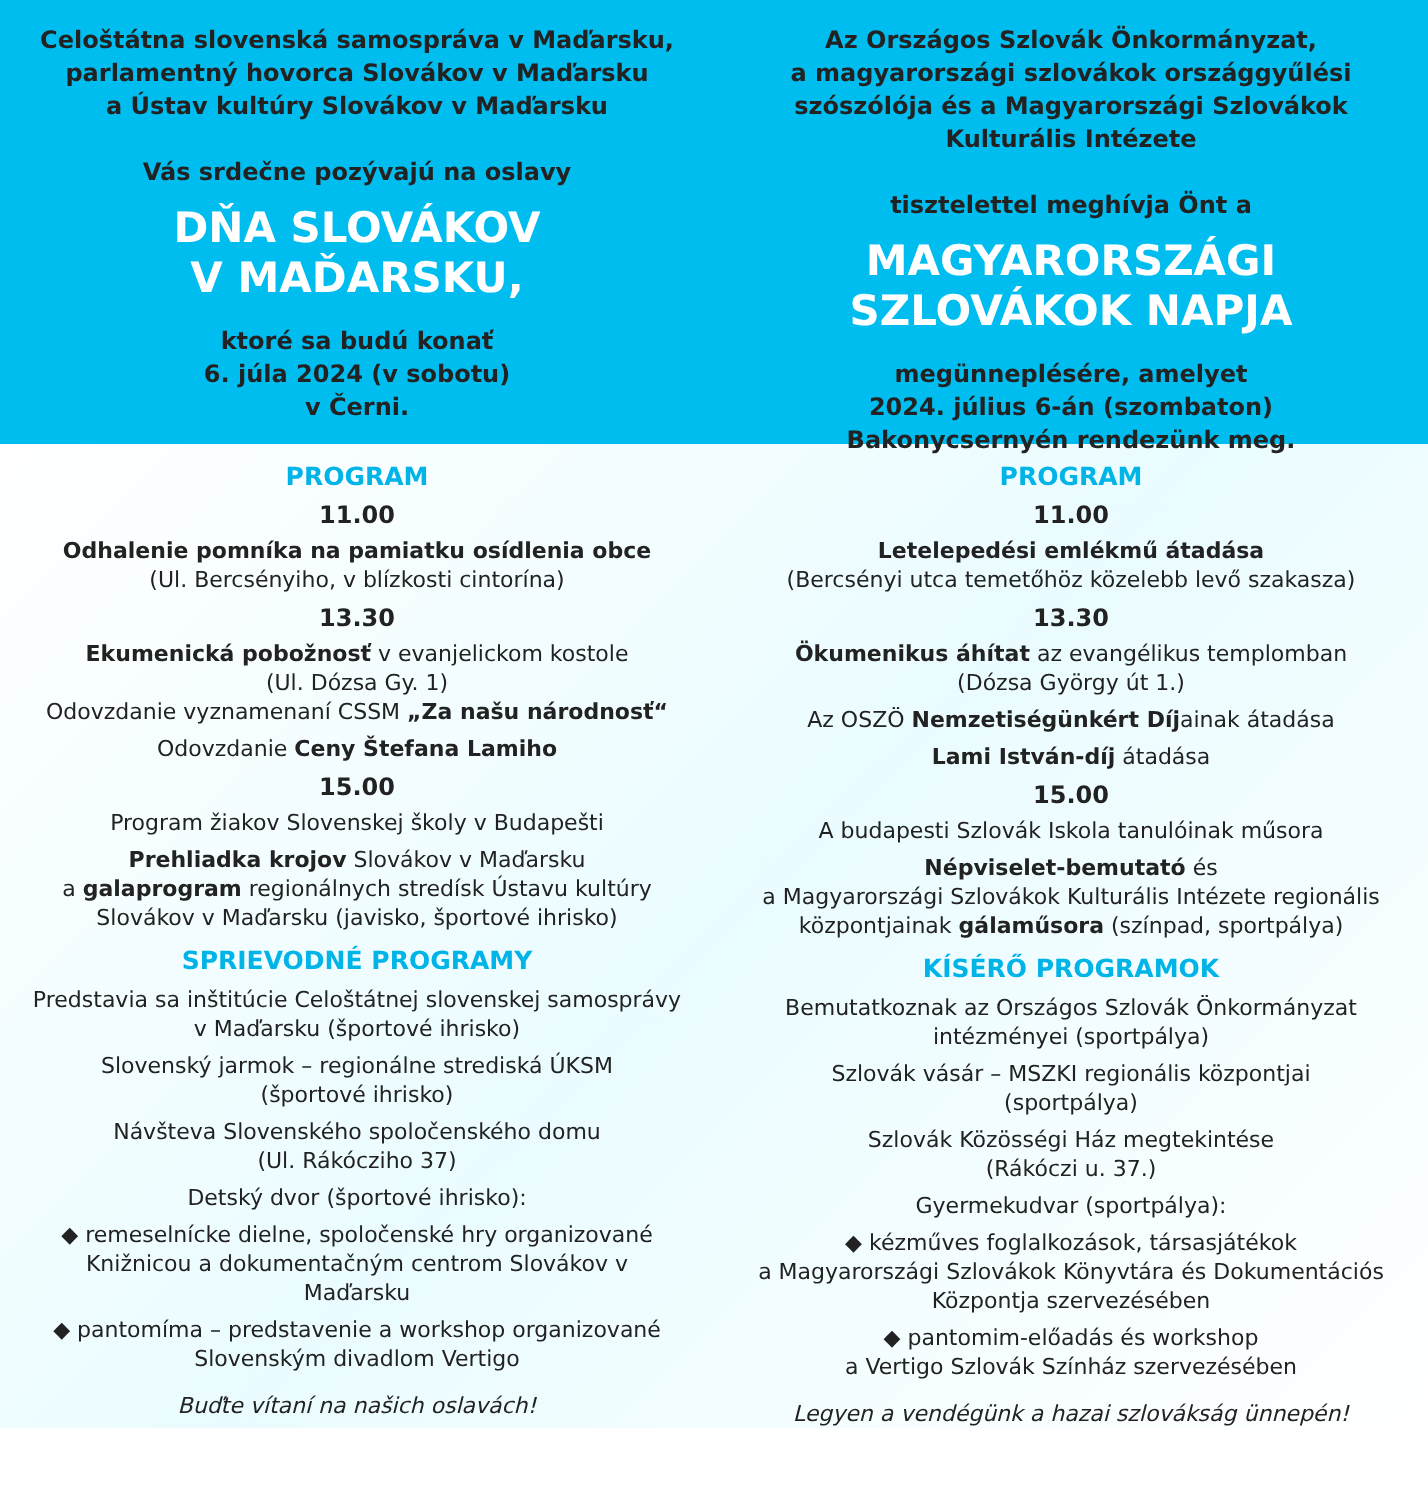Celoštátna slovenská samospráva v Maďarsku,
parlamentný hovorca Slovákov v Maďarsku
a Ústav kultúry Slovákov v Maďarsku
Vás srdečne pozývajú na oslavy
DŇA SLOVÁKOV
V MAĎARSKU,
ktoré sa budú konať
6. júla 2024 (v sobotu)
v Černi.
Az Országos Szlovák Önkormányzat,
a magyarországi szlovákok országgyűlési szószólója és a Magyarországi Szlovákok Kulturális Intézete
tisztelettel meghívja Önt a
MAGYARORSZÁGI
SZLOVÁKOK NAPJA
megünneplésére, amelyet
2024. július 6-án (szombaton)
Bakonycsernyén rendezünk meg.
PROGRAM
11.00
Odhalenie pomníka na pamiatku osídlenia obce
(Ul. Bercsényiho, v blízkosti cintorína)
13.30
Ekumenická pobožnosť v evanjelickom kostole
(Ul. Dózsa Gy. 1)
Odovzdanie vyznamenaní CSSM „Za našu národnosť“
Odovzdanie Ceny Štefana Lamiho
15.00
Program žiakov Slovenskej školy v Budapešti
Prehliadka krojov Slovákov v Maďarsku
a galaprogram regionálnych stredísk Ústavu kultúry Slovákov v Maďarsku (javisko, športové ihrisko)
SPRIEVODNÉ PROGRAMY
Predstavia sa inštitúcie Celoštátnej slovenskej samosprávy v Maďarsku (športové ihrisko)
Slovenský jarmok – regionálne strediská ÚKSM
(športové ihrisko)
Návšteva Slovenského spoločenského domu
(Ul. Rákócziho 37)
Detský dvor (športové ihrisko):
◆ remeselnícke dielne, spoločenské hry organizované Knižnicou a dokumentačným centrom Slovákov v Maďarsku
◆ pantomíma – predstavenie a workshop organizované Slovenským divadlom Vertigo
Buďte vítaní na našich oslavách!
PROGRAM
11.00
Letelepedési emlékmű átadása
(Bercsényi utca temetőhöz közelebb levő szakasza)
13.30
Ökumenikus áhítat az evangélikus templomban
(Dózsa György út 1.)
Az OSZÖ Nemzetiségünkért Díjainak átadása
Lami István-díj átadása
15.00
A budapesti Szlovák Iskola tanulóinak műsora
Népviselet-bemutató és
a Magyarországi Szlovákok Kulturális Intézete regionális központjainak gálaműsora (színpad, sportpálya)
KÍSÉRŐ PROGRAMOK
Bemutatkoznak az Országos Szlovák Önkormányzat intézményei (sportpálya)
Szlovák vásár – MSZKI regionális központjai
(sportpálya)
Szlovák Közösségi Ház megtekintése
(Rákóczi u. 37.)
Gyermekudvar (sportpálya):
◆ kézműves foglalkozások, társasjátékok
a Magyarországi Szlovákok Könyvtára és Dokumentációs Központja szervezésében
◆ pantomim-előadás és workshop
a Vertigo Szlovák Színház szervezésében
Legyen a vendégünk a hazai szlovákság ünnepén!